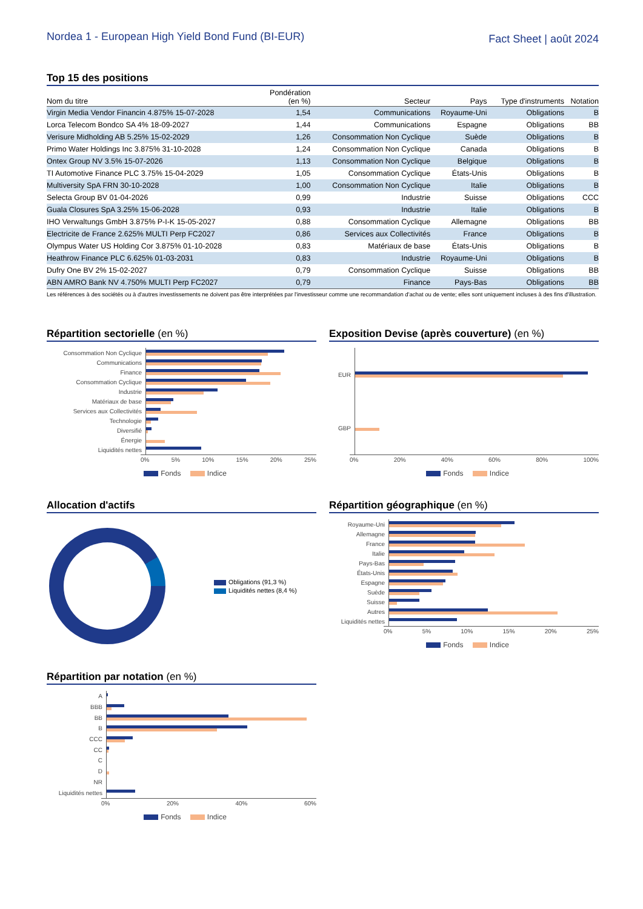Nordea 1 - European High Yield Bond Fund (BI-EUR)
Fact Sheet | août 2024
Top 15 des positions
| Nom du titre | Pondération (en %) | Secteur | Pays | Type d'instruments | Notation |
| --- | --- | --- | --- | --- | --- |
| Virgin Media Vendor Financin 4.875% 15-07-2028 | 1,54 | Communications | Royaume-Uni | Obligations | B |
| Lorca Telecom Bondco SA 4% 18-09-2027 | 1,44 | Communications | Espagne | Obligations | BB |
| Verisure Midholding AB 5.25% 15-02-2029 | 1,26 | Consommation Non Cyclique | Suède | Obligations | B |
| Primo Water Holdings Inc 3.875% 31-10-2028 | 1,24 | Consommation Non Cyclique | Canada | Obligations | B |
| Ontex Group NV 3.5% 15-07-2026 | 1,13 | Consommation Non Cyclique | Belgique | Obligations | B |
| TI Automotive Finance PLC 3.75% 15-04-2029 | 1,05 | Consommation Cyclique | États-Unis | Obligations | B |
| Multiversity SpA FRN 30-10-2028 | 1,00 | Consommation Non Cyclique | Italie | Obligations | B |
| Selecta Group BV 01-04-2026 | 0,99 | Industrie | Suisse | Obligations | CCC |
| Guala Closures SpA 3.25% 15-06-2028 | 0,93 | Industrie | Italie | Obligations | B |
| IHO Verwaltungs GmbH 3.875% P-I-K 15-05-2027 | 0,88 | Consommation Cyclique | Allemagne | Obligations | BB |
| Electricite de France 2.625% MULTI Perp FC2027 | 0,86 | Services aux Collectivités | France | Obligations | B |
| Olympus Water US Holding Cor 3.875% 01-10-2028 | 0,83 | Matériaux de base | États-Unis | Obligations | B |
| Heathrow Finance PLC 6.625% 01-03-2031 | 0,83 | Industrie | Royaume-Uni | Obligations | B |
| Dufry One BV 2% 15-02-2027 | 0,79 | Consommation Cyclique | Suisse | Obligations | BB |
| ABN AMRO Bank NV 4.750% MULTI Perp FC2027 | 0,79 | Finance | Pays-Bas | Obligations | BB |
Les références à des sociétés ou à d'autres investissements ne doivent pas être interprétées par l'investisseur comme une recommandation d'achat ou de vente; elles sont uniquement incluses à des fins d'illustration.
Répartition sectorielle (en %)
Consommation Non Cyclique
Communications
Finance
Consommation Cyclique
Industrie
Matériaux de base
Services aux Collectivités
Technologie
Diversifié
Énergie
Liquidités nettes
0% 5% 10% 15% 20% 25%
Fonds Indice
Exposition Devise (après couverture) (en %)
EUR
GBP
0% 20% 40% 60% 80% 100%
Fonds Indice
Allocation d'actifs
Obligations (91,3 %)
Liquidités nettes (8,4 %)
Répartition géographique (en %)
Royaume-Uni
Allemagne
France
Italie
Pays-Bas
États-Unis
Espagne
Suède
Suisse
Autres
Liquidités nettes
0% 5% 10% 15% 20% 25%
Fonds Indice
Répartition par notation (en %)
A
BBB
BB
B
CCC
CC
C
D
NR
Liquidités nettes
0% 20% 40% 60%
Fonds Indice